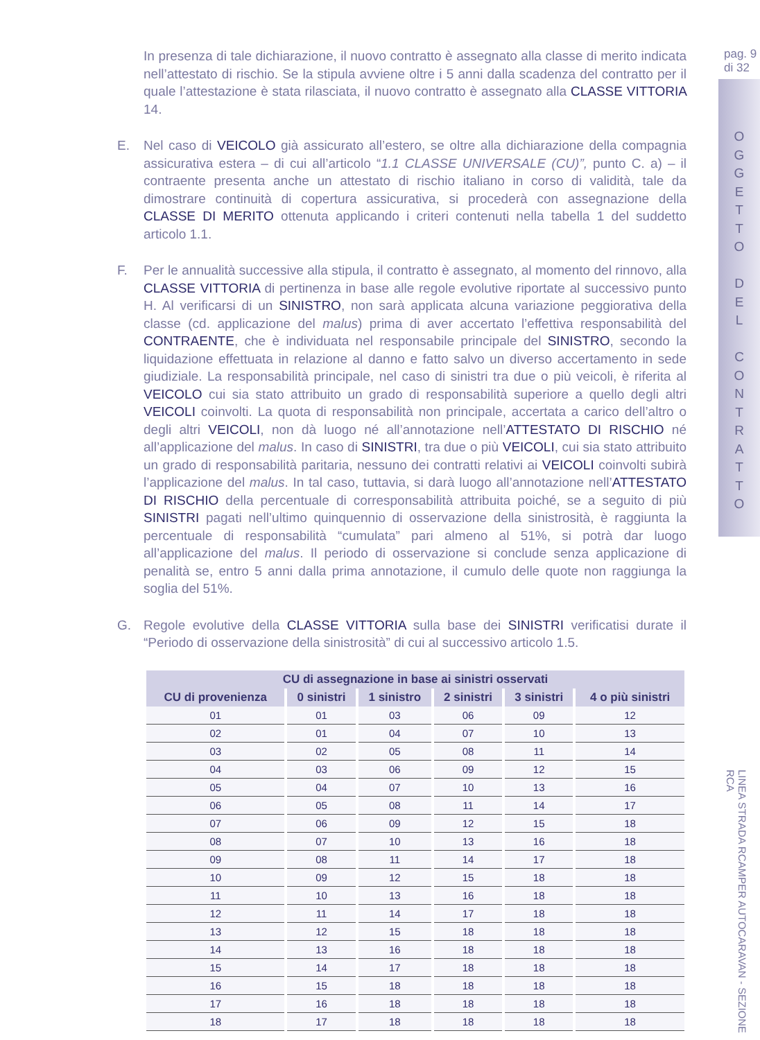In presenza di tale dichiarazione, il nuovo contratto è assegnato alla classe di merito indicata nell’attestato di rischio. Se la stipula avviene oltre i 5 anni dalla scadenza del contratto per il quale l’attestazione è stata rilasciata, il nuovo contratto è assegnato alla CLASSE VITTORIA 14.
E. Nel caso di VEICOLO già assicurato all’estero, se oltre alla dichiarazione della compagnia assicurativa estera – di cui all’articolo “1.1 CLASSE UNIVERSALE (CU)”, punto C. a) – il contraente presenta anche un attestato di rischio italiano in corso di validità, tale da dimostrare continuità di copertura assicurativa, si procederà con assegnazione della CLASSE DI MERITO ottenuta applicando i criteri contenuti nella tabella 1 del suddetto articolo 1.1.
F. Per le annualità successive alla stipula, il contratto è assegnato, al momento del rinnovo, alla CLASSE VITTORIA di pertinenza in base alle regole evolutive riportate al successivo punto H. Al verificarsi di un SINISTRO, non sarà applicata alcuna variazione peggiorativa della classe (cd. applicazione del malus) prima di aver accertato l’effettiva responsabilità del CONTRAENTE, che è individuata nel responsabile principale del SINISTRO, secondo la liquidazione effettuata in relazione al danno e fatto salvo un diverso accertamento in sede giudiziale. La responsabilità principale, nel caso di sinistri tra due o più veicoli, è riferita al VEICOLO cui sia stato attribuito un grado di responsabilità superiore a quello degli altri VEICOLI coinvolti. La quota di responsabilità non principale, accertata a carico dell’altro o degli altri VEICOLI, non dà luogo né all’annotazione nell’ATTESTATO DI RISCHIO né all’applicazione del malus. In caso di SINISTRI, tra due o più VEICOLI, cui sia stato attribuito un grado di responsabilità paritaria, nessuno dei contratti relativi ai VEICOLI coinvolti subirà l’applicazione del malus. In tal caso, tuttavia, si darà luogo all’annotazione nell’ATTESTATO DI RISCHIO della percentuale di corresponsabilità attribuita poiché, se a seguito di più SINISTRI pagati nell’ultimo quinquennio di osservazione della sinistrosità, è raggiunta la percentuale di responsabilità “cumulata” pari almeno al 51%, si potrà dar luogo all’applicazione del malus. Il periodo di osservazione si conclude senza applicazione di penalità se, entro 5 anni dalla prima annotazione, il cumulo delle quote non raggiunga la soglia del 51%.
G. Regole evolutive della CLASSE VITTORIA sulla base dei SINISTRI verificatisi durate il “Periodo di osservazione della sinistrosità” di cui al successivo articolo 1.5.
| CU di assegnazione in base ai sinistri osservati | | | | | |
| --- | --- | --- | --- | --- | --- |
| CU di provenienza | 0 sinistri | 1 sinistro | 2 sinistri | 3 sinistri | 4 o più sinistri |
| 01 | 01 | 03 | 06 | 09 | 12 |
| 02 | 01 | 04 | 07 | 10 | 13 |
| 03 | 02 | 05 | 08 | 11 | 14 |
| 04 | 03 | 06 | 09 | 12 | 15 |
| 05 | 04 | 07 | 10 | 13 | 16 |
| 06 | 05 | 08 | 11 | 14 | 17 |
| 07 | 06 | 09 | 12 | 15 | 18 |
| 08 | 07 | 10 | 13 | 16 | 18 |
| 09 | 08 | 11 | 14 | 17 | 18 |
| 10 | 09 | 12 | 15 | 18 | 18 |
| 11 | 10 | 13 | 16 | 18 | 18 |
| 12 | 11 | 14 | 17 | 18 | 18 |
| 13 | 12 | 15 | 18 | 18 | 18 |
| 14 | 13 | 16 | 18 | 18 | 18 |
| 15 | 14 | 17 | 18 | 18 | 18 |
| 16 | 15 | 18 | 18 | 18 | 18 |
| 17 | 16 | 18 | 18 | 18 | 18 |
| 18 | 17 | 18 | 18 | 18 | 18 |
pag. 9
di 32
O
G
G
E
T
T
O
D
E
L
C
O
N
T
R
A
T
T
O
LINEA STRADA RCAMPER AUTOCARAVAN - SEZIONE RCA